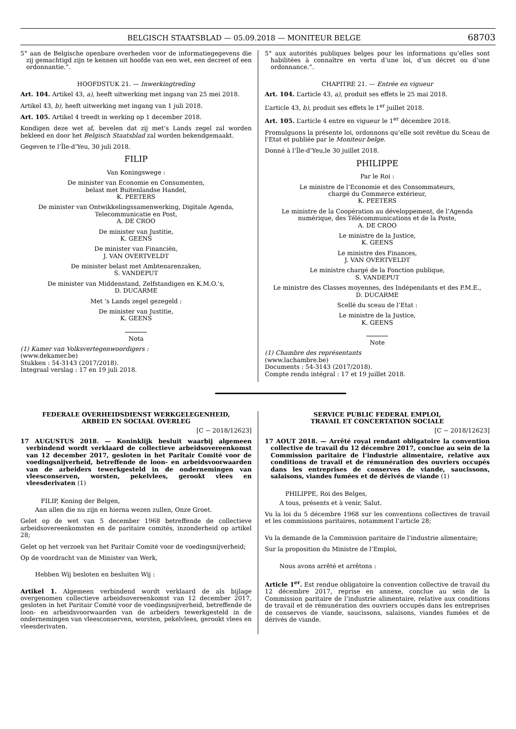BELGISCH STAATSBLAD — 05.09.2018 — MONITEUR BELGE 68703
5° aan de Belgische openbare overheden voor de informatiegegevens die zij gemachtigd zijn te kennen uit hoofde van een wet, een decreet of een ordonnantie.”.
HOOFDSTUK 21. — Inwerkingtreding
Art. 104. Artikel 43, a), heeft uitwerking met ingang van 25 mei 2018.
Artikel 43, b), heeft uitwerking met ingang van 1 juli 2018.
Art. 105. Artikel 4 treedt in werking op 1 december 2018.
Kondigen deze wet af, bevelen dat zij met’s Lands zegel zal worden bekleed en door het Belgisch Staatsblad zal worden bekendgemaakt.
Gegeven te l’Île-d’Yeu, 30 juli 2018.
FILIP
Van Koningswege :
De minister van Economie en Consumenten,
belast met Buitenlandse Handel,
K. PEETERS
De minister van Ontwikkelingssamenwerking, Digitale Agenda, Telecommunicatie en Post,
A. DE CROO
De minister van Justitie,
K. GEENS
De minister van Financiën,
J. VAN OVERTVELDT
De minister belast met Ambtenarenzaken,
S. VANDEPUT
De minister van Middenstand, Zelfstandigen en K.M.O.’s,
D. DUCARME
Met ’s Lands zegel gezegeld :
De minister van Justitie,
K. GEENS
Nota
(1) Kamer van Volksvertegenwoordigers :
(www.dekamer.be)
Stukken : 54-3143 (2017/2018).
Integraal verslag : 17 en 19 juli 2018.
5° aux autorités publiques belges pour les informations qu’elles sont habilitées à connaître en vertu d’une loi, d’un décret ou d’une ordonnance.”.
CHAPITRE 21. — Entrée en vigueur
Art. 104. L’article 43, a), produit ses effets le 25 mai 2018.
L’article 43, b), produit ses effets le 1<sup>er</sup> juillet 2018.
Art. 105. L’article 4 entre en vigueur le 1<sup>er</sup> décembre 2018.
Promulguons la présente loi, ordonnons qu’elle soit revêtue du Sceau de l’Etat et publiée par le Moniteur belge.
Donné à l’Île-d’Yeu,le 30 juillet 2018.
PHILIPPE
Par le Roi :
Le ministre de l’Economie et des Consommateurs,
chargé du Commerce extérieur,
K. PEETERS
Le ministre de la Coopération au développement, de l’Agenda numérique, des Télécommunications et de la Poste,
A. DE CROO
Le ministre de la Justice,
K. GEENS
Le ministre des Finances,
J. VAN OVERTVELDT
Le ministre chargé de la Fonction publique,
S. VANDEPUT
Le ministre des Classes moyennes, des Indépendants et des P.M.E.,
D. DUCARME
Scellé du sceau de l’Etat :
Le ministre de la Justice,
K. GEENS
Note
(1) Chambre des représentants
(www.lachambre.be)
Documents : 54-3143 (2017/2018).
Compte rendu intégral : 17 et 19 juillet 2018.
FEDERALE OVERHEIDSDIENST WERKGELEGENHEID,
ARBEID EN SOCIAAL OVERLEG
[C − 2018/12623]
17 AUGUSTUS 2018. — Koninklijk besluit waarbij algemeen verbindend wordt verklaard de collectieve arbeidsovereenkomst van 12 december 2017, gesloten in het Paritair Comité voor de voedingsnijverheid, betreffende de loon- en arbeidsvoorwaarden van de arbeiders tewerkgesteld in de ondernemingen van vleesconserven, worsten, pekelvlees, gerookt vlees en vleesderivaten (1)
FILIP, Koning der Belgen,
Aan allen die nu zijn en hierna wezen zullen, Onze Groet.
Gelet op de wet van 5 december 1968 betreffende de collectieve arbeidsovereenkomsten en de paritaire comités, inzonderheid op artikel 28;
Gelet op het verzoek van het Paritair Comité voor de voedingsnijverheid;
Op de voordracht van de Minister van Werk,
Hebben Wij besloten en besluiten Wij :
Artikel 1. Algemeen verbindend wordt verklaard de als bijlage overgenomen collectieve arbeidsovereenkomst van 12 december 2017, gesloten in het Paritair Comité voor de voedingsnijverheid, betreffende de loon- en arbeidsvoorwaarden van de arbeiders tewerkgesteld in de ondernemingen van vleesconserven, worsten, pekelvlees, gerookt vlees en vleesderivaten.
SERVICE PUBLIC FEDERAL EMPLOI,
TRAVAIL ET CONCERTATION SOCIALE
[C − 2018/12623]
17 AOUT 2018. — Arrêté royal rendant obligatoire la convention collective de travail du 12 décembre 2017, conclue au sein de la Commission paritaire de l’industrie alimentaire, relative aux conditions de travail et de rémunération des ouvriers occupés dans les entreprises de conserves de viande, saucissons, salaisons, viandes fumées et de dérivés de viande (1)
PHILIPPE, Roi des Belges,
A tous, présents et à venir, Salut.
Vu la loi du 5 décembre 1968 sur les conventions collectives de travail et les commissions paritaires, notamment l’article 28;
Vu la demande de la Commission paritaire de l’industrie alimentaire;
Sur la proposition du Ministre de l’Emploi,
Nous avons arrêté et arrêtons :
Article 1<sup>er</sup>. Est rendue obligatoire la convention collective de travail du 12 décembre 2017, reprise en annexe, conclue au sein de la Commission paritaire de l’industrie alimentaire, relative aux conditions de travail et de rémunération des ouvriers occupés dans les entreprises de conserves de viande, saucissons, salaisons, viandes fumées et de dérivés de viande.